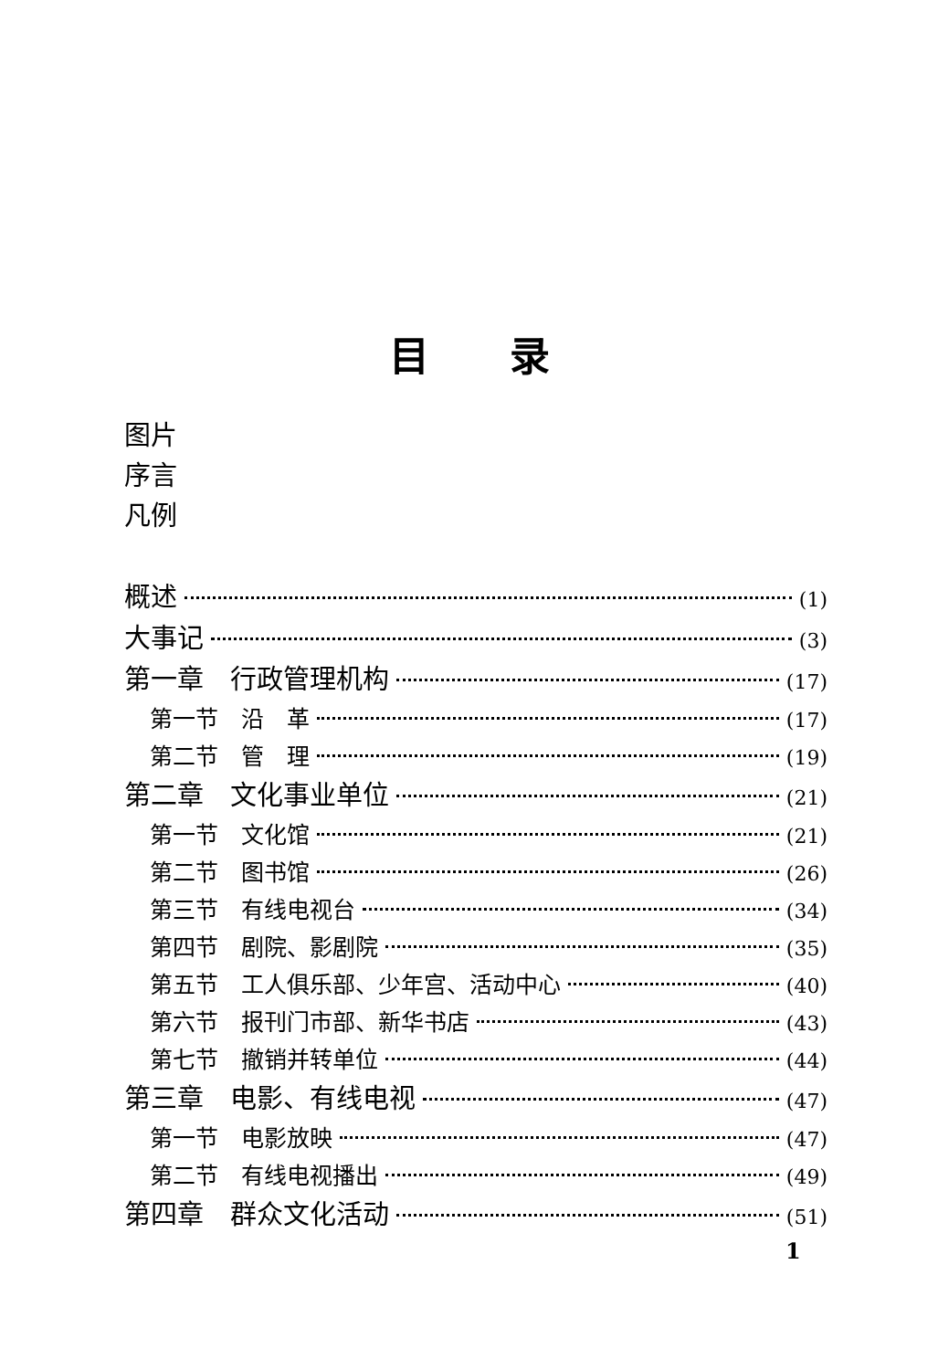目　　录
图片
序言
凡例
概述 (1)
大事记 (3)
第一章　行政管理机构 (17)
第一节　沿　革 (17)
第二节　管　理 (19)
第二章　文化事业单位 (21)
第一节　文化馆 (21)
第二节　图书馆 (26)
第三节　有线电视台 (34)
第四节　剧院、影剧院 (35)
第五节　工人俱乐部、少年宫、活动中心 (40)
第六节　报刊门市部、新华书店 (43)
第七节　撤销并转单位 (44)
第三章　电影、有线电视 (47)
第一节　电影放映 (47)
第二节　有线电视播出 (49)
第四章　群众文化活动 (51)
1